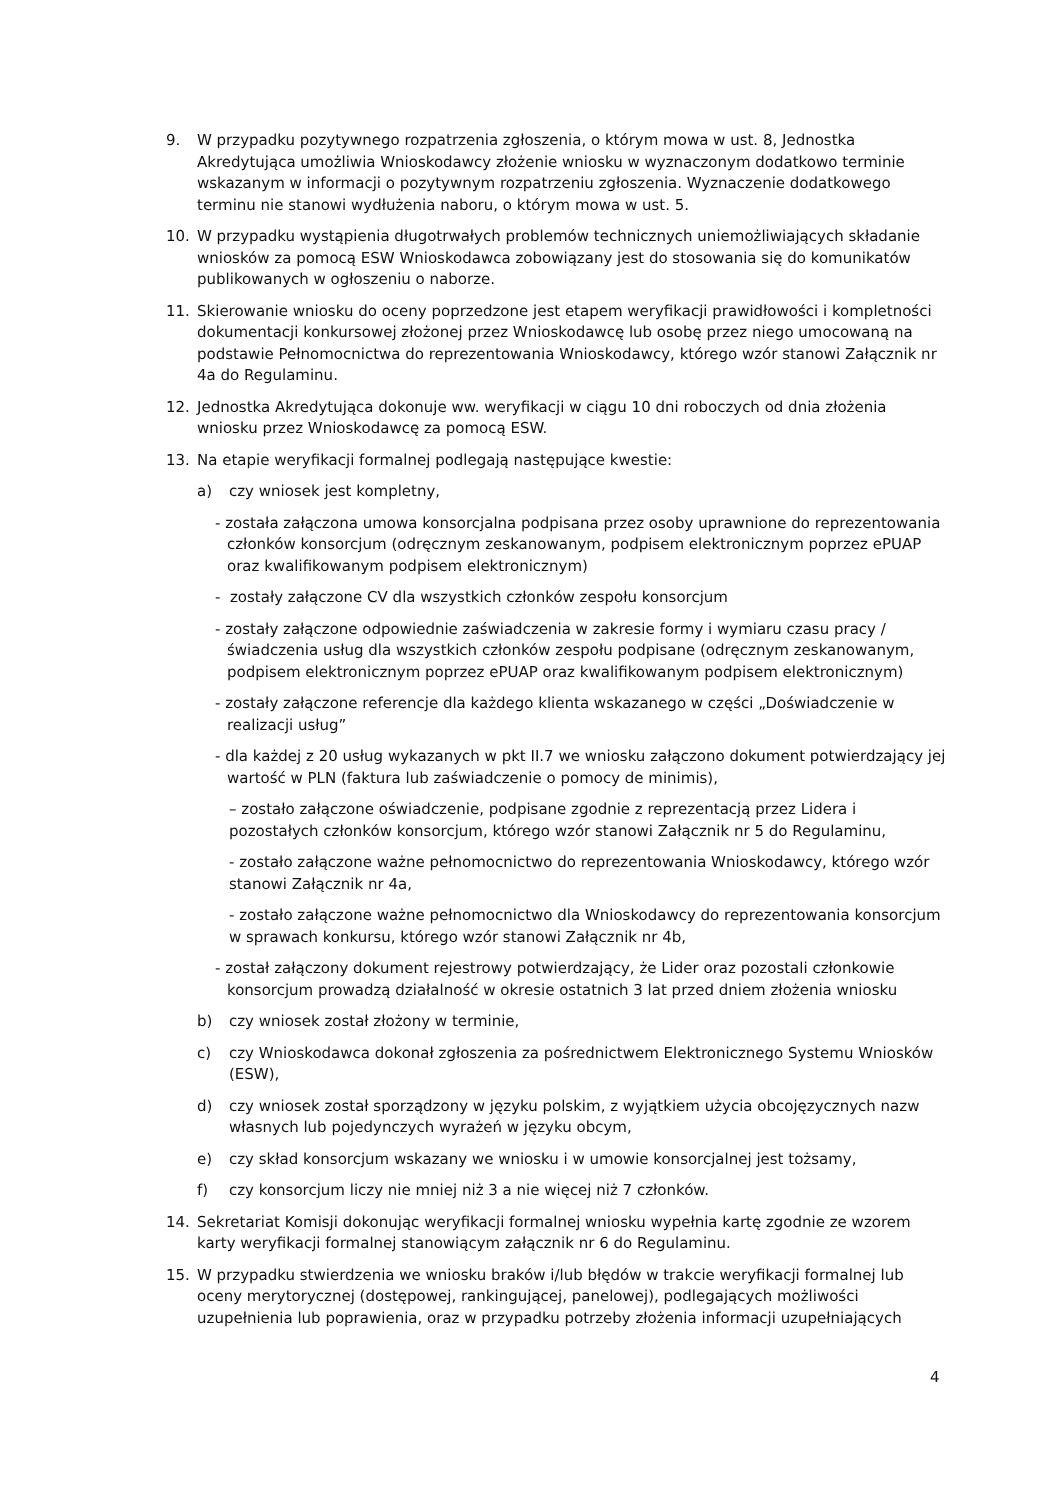9. W przypadku pozytywnego rozpatrzenia zgłoszenia, o którym mowa w ust. 8, Jednostka Akredytująca umożliwia Wnioskodawcy złożenie wniosku w wyznaczonym dodatkowo terminie wskazanym w informacji o pozytywnym rozpatrzeniu zgłoszenia. Wyznaczenie dodatkowego terminu nie stanowi wydłużenia naboru, o którym mowa w ust. 5.
10. W przypadku wystąpienia długotrwałych problemów technicznych uniemożliwiających składanie wniosków za pomocą ESW Wnioskodawca zobowiązany jest do stosowania się do komunikatów publikowanych w ogłoszeniu o naborze.
11. Skierowanie wniosku do oceny poprzedzone jest etapem weryfikacji prawidłowości i kompletności dokumentacji konkursowej złożonej przez Wnioskodawcę lub osobę przez niego umocowaną na podstawie Pełnomocnictwa do reprezentowania Wnioskodawcy, którego wzór stanowi Załącznik nr 4a do Regulaminu.
12. Jednostka Akredytująca dokonuje ww. weryfikacji w ciągu 10 dni roboczych od dnia złożenia wniosku przez Wnioskodawcę za pomocą ESW.
13. Na etapie weryfikacji formalnej podlegają następujące kwestie:
a) czy wniosek jest kompletny,
- została załączona umowa konsorcjalna podpisana przez osoby uprawnione do reprezentowania członków konsorcjum (odręcznym zeskanowanym, podpisem elektronicznym poprzez ePUAP oraz kwalifikowanym podpisem elektronicznym)
- zostały załączone CV dla wszystkich członków zespołu konsorcjum
- zostały załączone odpowiednie zaświadczenia w zakresie formy i wymiaru czasu pracy / świadczenia usług dla wszystkich członków zespołu podpisane (odręcznym zeskanowanym, podpisem elektronicznym poprzez ePUAP oraz kwalifikowanym podpisem elektronicznym)
- zostały załączone referencje dla każdego klienta wskazanego w części „Doświadczenie w realizacji usług”
- dla każdej z 20 usług wykazanych w pkt II.7 we wniosku załączono dokument potwierdzający jej wartość w PLN (faktura lub zaświadczenie o pomocy de minimis),
– zostało załączone oświadczenie, podpisane zgodnie z reprezentacją przez Lidera i pozostałych członków konsorcjum, którego wzór stanowi Załącznik nr 5 do Regulaminu,
- zostało załączone ważne pełnomocnictwo do reprezentowania Wnioskodawcy, którego wzór stanowi Załącznik nr 4a,
- zostało załączone ważne pełnomocnictwo dla Wnioskodawcy do reprezentowania konsorcjum w sprawach konkursu, którego wzór stanowi Załącznik nr 4b,
- został załączony dokument rejestrowy potwierdzający, że Lider oraz pozostali członkowie konsorcjum prowadzą działalność w okresie ostatnich 3 lat przed dniem złożenia wniosku
b) czy wniosek został złożony w terminie,
c) czy Wnioskodawca dokonał zgłoszenia za pośrednictwem Elektronicznego Systemu Wniosków (ESW),
d) czy wniosek został sporządzony w języku polskim, z wyjątkiem użycia obcojęzycznych nazw własnych lub pojedynczych wyrażeń w języku obcym,
e) czy skład konsorcjum wskazany we wniosku i w umowie konsorcjalnej jest tożsamy,
f) czy konsorcjum liczy nie mniej niż 3 a nie więcej niż 7 członków.
14. Sekretariat Komisji dokonując weryfikacji formalnej wniosku wypełnia kartę zgodnie ze wzorem karty weryfikacji formalnej stanowiącym załącznik nr 6 do Regulaminu.
15. W przypadku stwierdzenia we wniosku braków i/lub błędów w trakcie weryfikacji formalnej lub oceny merytorycznej (dostępowej, rankingującej, panelowej), podlegających możliwości uzupełnienia lub poprawienia, oraz w przypadku potrzeby złożenia informacji uzupełniających
4